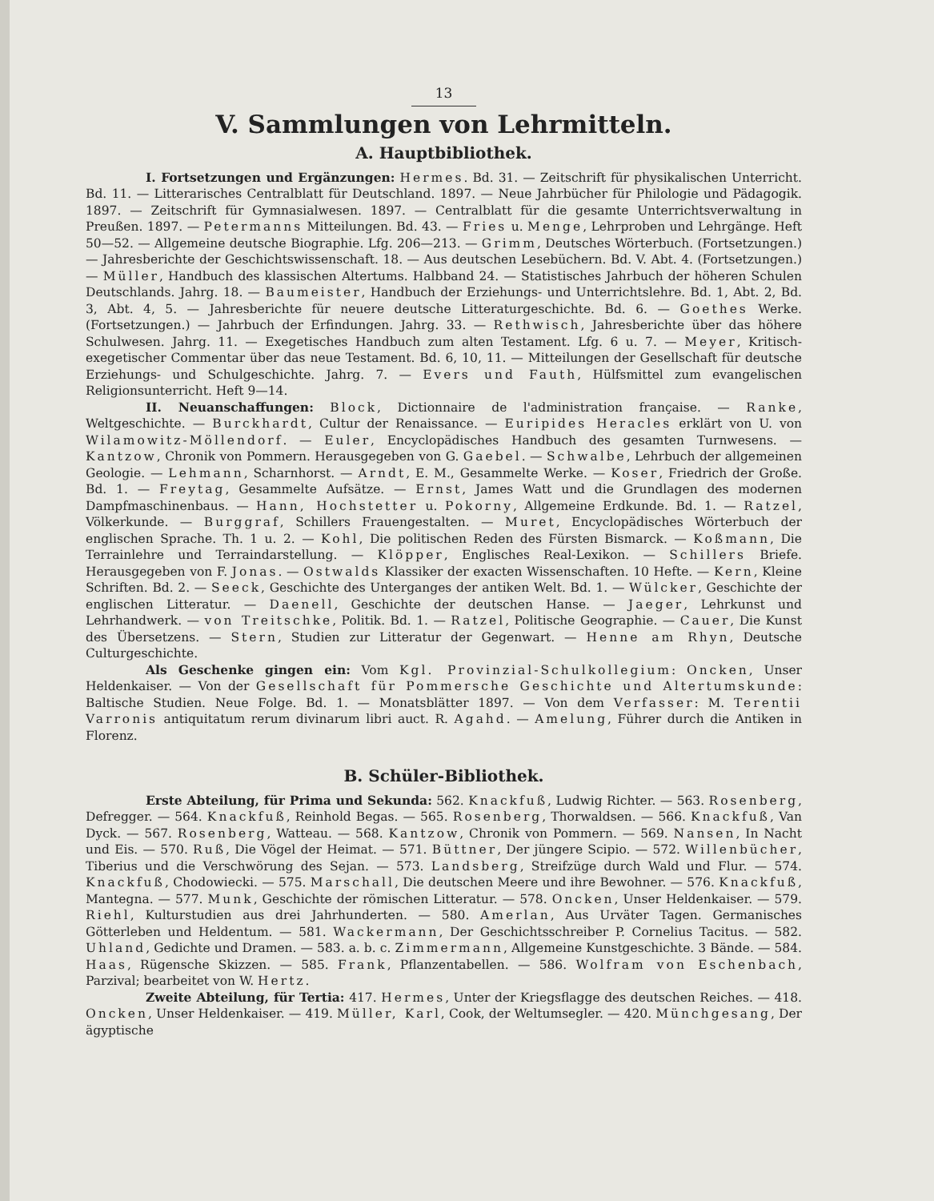13
V. Sammlungen von Lehrmitteln.
A. Hauptbibliothek.
I. Fortsetzungen und Ergänzungen: Hermes. Bd. 31. — Zeitschrift für physikalischen Unterricht. Bd. 11. — Litterarisches Centralblatt für Deutschland. 1897. — Neue Jahrbücher für Philologie und Pädagogik. 1897. — Zeitschrift für Gymnasialwesen. 1897. — Centralblatt für die gesamte Unterrichtsverwaltung in Preußen. 1897. — Petermanns Mitteilungen. Bd. 43. — Fries u. Menge, Lehrproben und Lehrgänge. Heft 50—52. — Allgemeine deutsche Biographie. Lfg. 206—213. — Grimm, Deutsches Wörterbuch. (Fortsetzungen.) — Jahresberichte der Geschichtswissenschaft. 18. — Aus deutschen Lesebüchern. Bd. V. Abt. 4. (Fortsetzungen.) — Müller, Handbuch des klassischen Altertums. Halbband 24. — Statistisches Jahrbuch der höheren Schulen Deutschlands. Jahrg. 18. — Baumeister, Handbuch der Erziehungs- und Unterrichtslehre. Bd. 1, Abt. 2, Bd. 3, Abt. 4, 5. — Jahresberichte für neuere deutsche Litteraturgeschichte. Bd. 6. — Goethes Werke. (Fortsetzungen.) — Jahrbuch der Erfindungen. Jahrg. 33. — Rethwisch, Jahresberichte über das höhere Schulwesen. Jahrg. 11. — Exegetisches Handbuch zum alten Testament. Lfg. 6 u. 7. — Meyer, Kritisch-exegetischer Commentar über das neue Testament. Bd. 6, 10, 11. — Mitteilungen der Gesellschaft für deutsche Erziehungs- und Schulgeschichte. Jahrg. 7. — Evers und Fauth, Hülfsmittel zum evangelischen Religionsunterricht. Heft 9—14.
II. Neuanschaffungen: Block, Dictionnaire de l'administration française. — Ranke, Weltgeschichte. — Burckhardt, Cultur der Renaissance. — Euripides Heracles erklärt von U. von Wilamowitz-Möllendorf. — Euler, Encyclopädisches Handbuch des gesamten Turnwesens. — Kantzow, Chronik von Pommern. Herausgegeben von G. Gaebel. — Schwalbe, Lehrbuch der allgemeinen Geologie. — Lehmann, Scharnhorst. — Arndt, E. M., Gesammelte Werke. — Koser, Friedrich der Große. Bd. 1. — Freytag, Gesammelte Aufsätze. — Ernst, James Watt und die Grundlagen des modernen Dampfmaschinenbaus. — Hann, Hochstetter u. Pokorny, Allgemeine Erdkunde. Bd. 1. — Ratzel, Völkerkunde. — Burggraf, Schillers Frauengestalten. — Muret, Encyclopädisches Wörterbuch der englischen Sprache. Th. 1 u. 2. — Kohl, Die politischen Reden des Fürsten Bismarck. — Koßmann, Die Terrainlehre und Terraindarstellung. — Klöpper, Englisches Real-Lexikon. — Schillers Briefe. Herausgegeben von F. Jonas. — Ostwalds Klassiker der exacten Wissenschaften. 10 Hefte. — Kern, Kleine Schriften. Bd. 2. — Seeck, Geschichte des Unterganges der antiken Welt. Bd. 1. — Wülcker, Geschichte der englischen Litteratur. — Daenell, Geschichte der deutschen Hanse. — Jaeger, Lehrkunst und Lehrhandwerk. — von Treitschke, Politik. Bd. 1. — Ratzel, Politische Geographie. — Cauer, Die Kunst des Übersetzens. — Stern, Studien zur Litteratur der Gegenwart. — Henne am Rhyn, Deutsche Culturgeschichte.
Als Geschenke gingen ein: Vom Kgl. Provinzial-Schulkollegium: Oncken, Unser Heldenkaiser. — Von der Gesellschaft für Pommersche Geschichte und Altertumskunde: Baltische Studien. Neue Folge. Bd. 1. — Monatsblätter 1897. — Von dem Verfasser: M. Terentii Varronis antiquitatum rerum divinarum libri auct. R. Agahd. — Amelung, Führer durch die Antiken in Florenz.
B. Schüler-Bibliothek.
Erste Abteilung, für Prima und Sekunda: 562. Knackfuß, Ludwig Richter. — 563. Rosenberg, Defregger. — 564. Knackfuß, Reinhold Begas. — 565. Rosenberg, Thorwaldsen. — 566. Knackfuß, Van Dyck. — 567. Rosenberg, Watteau. — 568. Kantzow, Chronik von Pommern. — 569. Nansen, In Nacht und Eis. — 570. Ruß, Die Vögel der Heimat. — 571. Büttner, Der jüngere Scipio. — 572. Willenbücher, Tiberius und die Verschwörung des Sejan. — 573. Landsberg, Streifzüge durch Wald und Flur. — 574. Knackfuß, Chodowiecki. — 575. Marschall, Die deutschen Meere und ihre Bewohner. — 576. Knackfuß, Mantegna. — 577. Munk, Geschichte der römischen Litteratur. — 578. Oncken, Unser Heldenkaiser. — 579. Riehl, Kulturstudien aus drei Jahrhunderten. — 580. Amerlan, Aus Urväter Tagen. Germanisches Götterleben und Heldentum. — 581. Wackermann, Der Geschichtsschreiber P. Cornelius Tacitus. — 582. Uhland, Gedichte und Dramen. — 583. a. b. c. Zimmermann, Allgemeine Kunstgeschichte. 3 Bände. — 584. Haas, Rügensche Skizzen. — 585. Frank, Pflanzentabellen. — 586. Wolfram von Eschenbach, Parzival; bearbeitet von W. Hertz.
Zweite Abteilung, für Tertia: 417. Hermes, Unter der Kriegsflagge des deutschen Reiches. — 418. Oncken, Unser Heldenkaiser. — 419. Müller, Karl, Cook, der Weltumsegler. — 420. Münchgesang, Der ägyptische